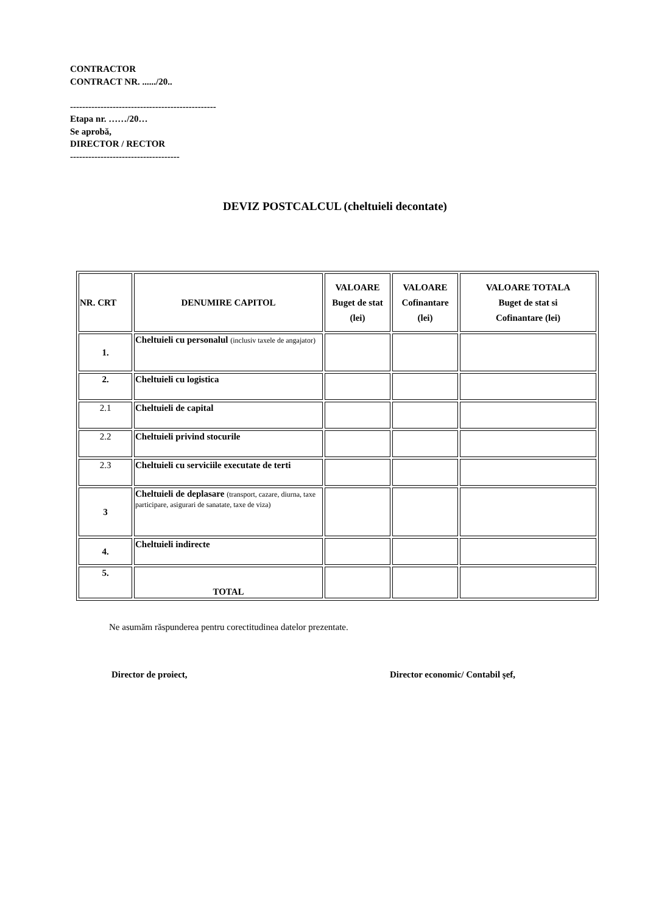CONTRACTOR
CONTRACT NR. ....../20..
------------------------------------------------
Etapa nr. ……/20…
Se aprobă,
DIRECTOR / RECTOR
------------------------------------
DEVIZ POSTCALCUL (cheltuieli decontate)
| NR. CRT | DENUMIRE CAPITOL | VALOARE Buget de stat (lei) | VALOARE Cofinantare (lei) | VALOARE TOTALA Buget de stat si Cofinantare (lei) |
| --- | --- | --- | --- | --- |
| 1. | Cheltuieli cu personalul (inclusiv taxele de angajator) | | | |
| 2. | Cheltuieli cu logistica | | | |
| 2.1 | Cheltuieli de capital | | | |
| 2.2 | Cheltuieli privind stocurile | | | |
| 2.3 | Cheltuieli cu serviciile executate de terti | | | |
| 3 | Cheltuieli de deplasare (transport, cazare, diurna, taxe participare, asigurari de sanatate, taxe de viza) | | | |
| 4. | Cheltuieli indirecte | | | |
| 5. | TOTAL | | | |
Ne asumăm răspunderea pentru corectitudinea datelor prezentate.
Director de proiect,
Director economic/ Contabil şef,